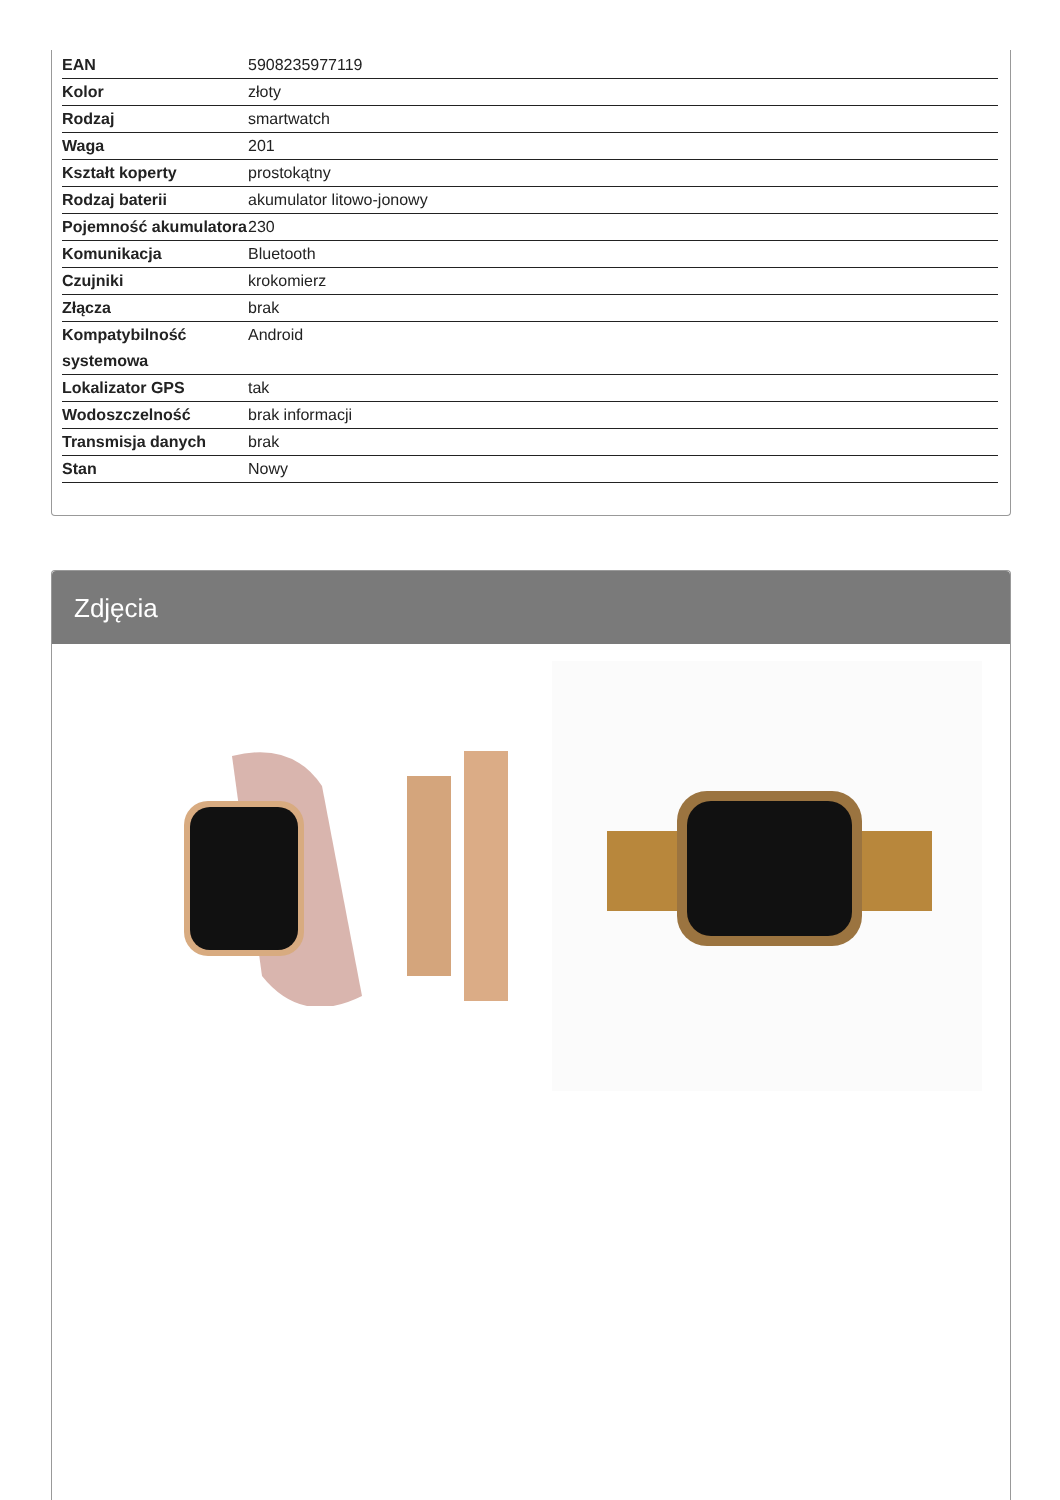| EAN | 5908235977119 |
| Kolor | złoty |
| Rodzaj | smartwatch |
| Waga | 201 |
| Kształt koperty | prostokątny |
| Rodzaj baterii | akumulator litowo-jonowy |
| Pojemność akumulatora | 230 |
| Komunikacja | Bluetooth |
| Czujniki | krokomierz |
| Złącza | brak |
| Kompatybilność systemowa | Android |
| Lokalizator GPS | tak |
| Wodoszczelność | brak informacji |
| Transmisja danych | brak |
| Stan | Nowy |
Zdjęcia